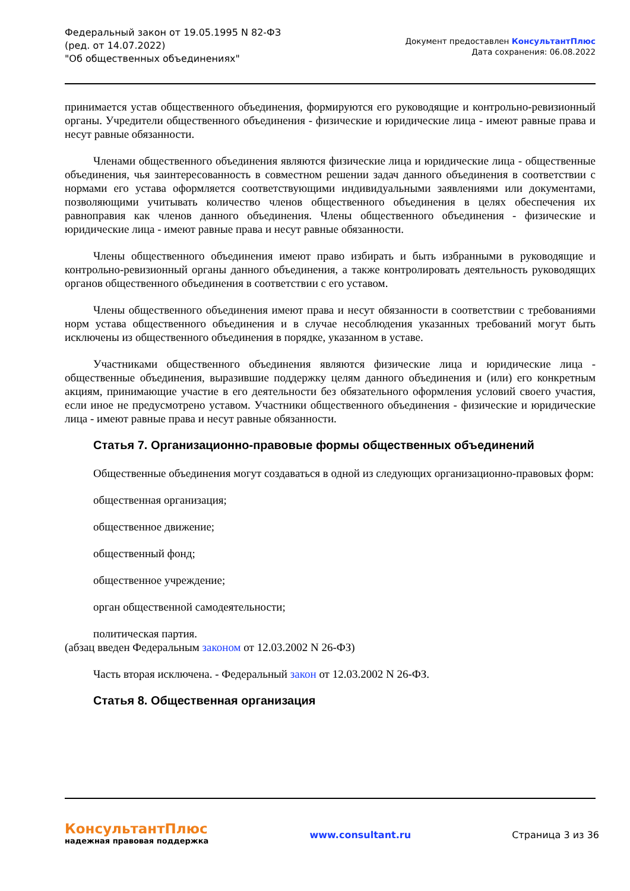Федеральный закон от 19.05.1995 N 82-ФЗ
(ред. от 14.07.2022)
"Об общественных объединениях"
Документ предоставлен КонсультантПлюс
Дата сохранения: 06.08.2022
принимается устав общественного объединения, формируются его руководящие и контрольно-ревизионный органы. Учредители общественного объединения - физические и юридические лица - имеют равные права и несут равные обязанности.
Членами общественного объединения являются физические лица и юридические лица - общественные объединения, чья заинтересованность в совместном решении задач данного объединения в соответствии с нормами его устава оформляется соответствующими индивидуальными заявлениями или документами, позволяющими учитывать количество членов общественного объединения в целях обеспечения их равноправия как членов данного объединения. Члены общественного объединения - физические и юридические лица - имеют равные права и несут равные обязанности.
Члены общественного объединения имеют право избирать и быть избранными в руководящие и контрольно-ревизионный органы данного объединения, а также контролировать деятельность руководящих органов общественного объединения в соответствии с его уставом.
Члены общественного объединения имеют права и несут обязанности в соответствии с требованиями норм устава общественного объединения и в случае несоблюдения указанных требований могут быть исключены из общественного объединения в порядке, указанном в уставе.
Участниками общественного объединения являются физические лица и юридические лица - общественные объединения, выразившие поддержку целям данного объединения и (или) его конкретным акциям, принимающие участие в его деятельности без обязательного оформления условий своего участия, если иное не предусмотрено уставом. Участники общественного объединения - физические и юридические лица - имеют равные права и несут равные обязанности.
Статья 7. Организационно-правовые формы общественных объединений
Общественные объединения могут создаваться в одной из следующих организационно-правовых форм:
общественная организация;
общественное движение;
общественный фонд;
общественное учреждение;
орган общественной самодеятельности;
политическая партия.
(абзац введен Федеральным законом от 12.03.2002 N 26-ФЗ)
Часть вторая исключена. - Федеральный закон от 12.03.2002 N 26-ФЗ.
Статья 8. Общественная организация
КонсультантПлюс
надежная правовая поддержка
www.consultant.ru Страница 3 из 36